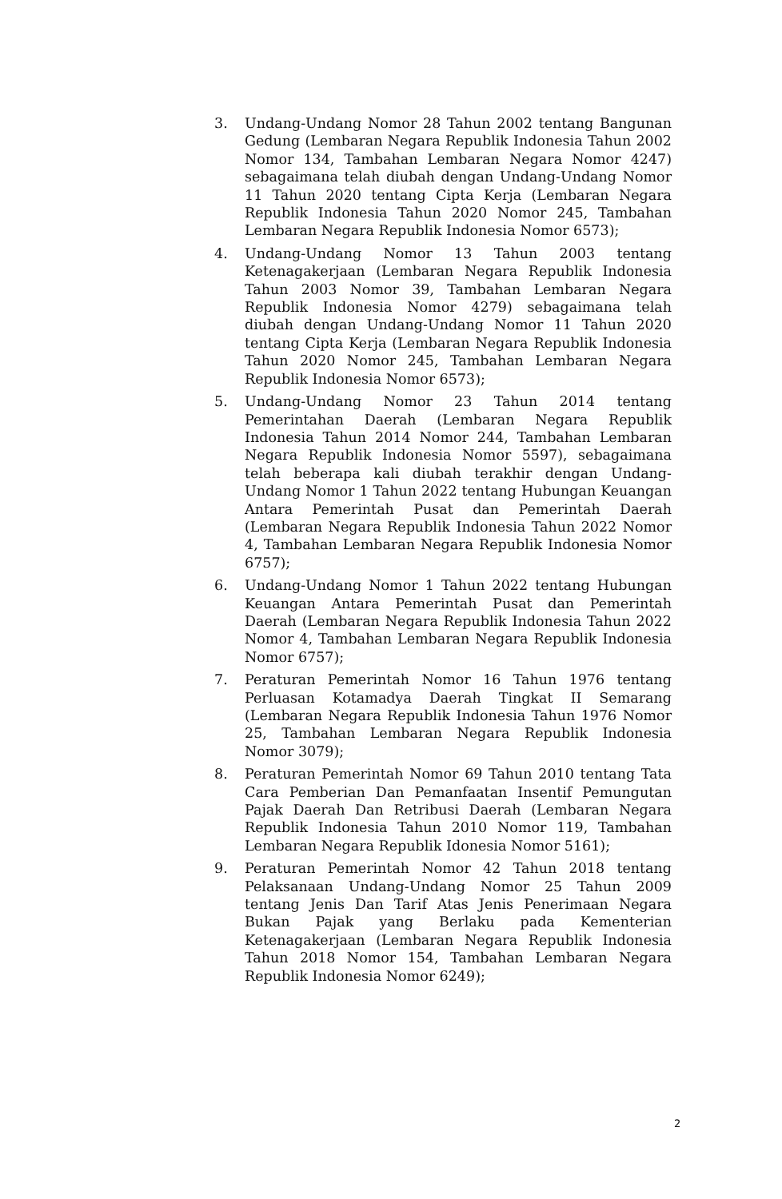3. Undang-Undang Nomor 28 Tahun 2002 tentang Bangunan Gedung (Lembaran Negara Republik Indonesia Tahun 2002 Nomor 134, Tambahan Lembaran Negara Nomor 4247) sebagaimana telah diubah dengan Undang-Undang Nomor 11 Tahun 2020 tentang Cipta Kerja (Lembaran Negara Republik Indonesia Tahun 2020 Nomor 245, Tambahan Lembaran Negara Republik Indonesia Nomor 6573);
4. Undang-Undang Nomor 13 Tahun 2003 tentang Ketenagakerjaan (Lembaran Negara Republik Indonesia Tahun 2003 Nomor 39, Tambahan Lembaran Negara Republik Indonesia Nomor 4279) sebagaimana telah diubah dengan Undang-Undang Nomor 11 Tahun 2020 tentang Cipta Kerja (Lembaran Negara Republik Indonesia Tahun 2020 Nomor 245, Tambahan Lembaran Negara Republik Indonesia Nomor 6573);
5. Undang-Undang Nomor 23 Tahun 2014 tentang Pemerintahan Daerah (Lembaran Negara Republik Indonesia Tahun 2014 Nomor 244, Tambahan Lembaran Negara Republik Indonesia Nomor 5597), sebagaimana telah beberapa kali diubah terakhir dengan Undang-Undang Nomor 1 Tahun 2022 tentang Hubungan Keuangan Antara Pemerintah Pusat dan Pemerintah Daerah (Lembaran Negara Republik Indonesia Tahun 2022 Nomor 4, Tambahan Lembaran Negara Republik Indonesia Nomor 6757);
6. Undang-Undang Nomor 1 Tahun 2022 tentang Hubungan Keuangan Antara Pemerintah Pusat dan Pemerintah Daerah (Lembaran Negara Republik Indonesia Tahun 2022 Nomor 4, Tambahan Lembaran Negara Republik Indonesia Nomor 6757);
7. Peraturan Pemerintah Nomor 16 Tahun 1976 tentang Perluasan Kotamadya Daerah Tingkat II Semarang (Lembaran Negara Republik Indonesia Tahun 1976 Nomor 25, Tambahan Lembaran Negara Republik Indonesia Nomor 3079);
8. Peraturan Pemerintah Nomor 69 Tahun 2010 tentang Tata Cara Pemberian Dan Pemanfaatan Insentif Pemungutan Pajak Daerah Dan Retribusi Daerah (Lembaran Negara Republik Indonesia Tahun 2010 Nomor 119, Tambahan Lembaran Negara Republik Idonesia Nomor 5161);
9. Peraturan Pemerintah Nomor 42 Tahun 2018 tentang Pelaksanaan Undang-Undang Nomor 25 Tahun 2009 tentang Jenis Dan Tarif Atas Jenis Penerimaan Negara Bukan Pajak yang Berlaku pada Kementerian Ketenagakerjaan (Lembaran Negara Republik Indonesia Tahun 2018 Nomor 154, Tambahan Lembaran Negara Republik Indonesia Nomor 6249);
2